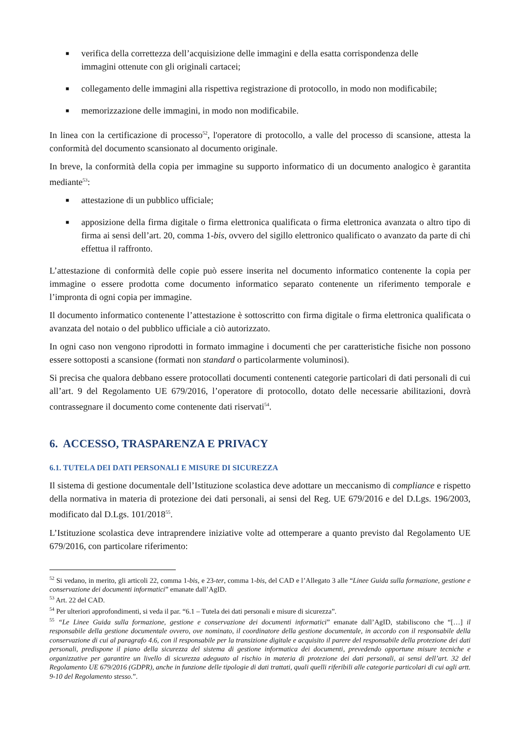■ verifica della correttezza dell’acquisizione delle immagini e della esatta corrispondenza delle
immagini ottenute con gli originali cartacei;
■ collegamento delle immagini alla rispettiva registrazione di protocollo, in modo non modificabile;
■ memorizzazione delle immagini, in modo non modificabile.
In linea con la certificazione di processo<sup>52</sup>, l'operatore di protocollo, a valle del processo di scansione, attesta la conformità del documento scansionato al documento originale.
In breve, la conformità della copia per immagine su supporto informatico di un documento analogico è garantita mediante<sup>53</sup>:
■ attestazione di un pubblico ufficiale;
■ apposizione della firma digitale o firma elettronica qualificata o firma elettronica avanzata o altro tipo di firma ai sensi dell’art. 20, comma 1-bis, ovvero del sigillo elettronico qualificato o avanzato da parte di chi effettua il raffronto.
L’attestazione di conformità delle copie può essere inserita nel documento informatico contenente la copia per immagine o essere prodotta come documento informatico separato contenente un riferimento temporale e l’impronta di ogni copia per immagine.
Il documento informatico contenente l’attestazione è sottoscritto con firma digitale o firma elettronica qualificata o avanzata del notaio o del pubblico ufficiale a ciò autorizzato.
In ogni caso non vengono riprodotti in formato immagine i documenti che per caratteristiche fisiche non possono essere sottoposti a scansione (formati non standard o particolarmente voluminosi).
Si precisa che qualora debbano essere protocollati documenti contenenti categorie particolari di dati personali di cui all’art. 9 del Regolamento UE 679/2016, l’operatore di protocollo, dotato delle necessarie abilitazioni, dovrà contrassegnare il documento come contenente dati riservati<sup>54</sup>.
6. ACCESSO, TRASPARENZA E PRIVACY
6.1. TUTELA DEI DATI PERSONALI E MISURE DI SICUREZZA
Il sistema di gestione documentale dell’Istituzione scolastica deve adottare un meccanismo di compliance e rispetto della normativa in materia di protezione dei dati personali, ai sensi del Reg. UE 679/2016 e del D.Lgs. 196/2003, modificato dal D.Lgs. 101/2018<sup>55</sup>.
L’Istituzione scolastica deve intraprendere iniziative volte ad ottemperare a quanto previsto dal Regolamento UE 679/2016, con particolare riferimento:
<sup>52</sup> Si vedano, in merito, gli articoli 22, comma 1-bis, e 23-ter, comma 1-bis, del CAD e l’Allegato 3 alle “Linee Guida sulla formazione, gestione e conservazione dei documenti informatici” emanate dall’AgID.
<sup>53</sup> Art. 22 del CAD.
<sup>54</sup> Per ulteriori approfondimenti, si veda il par. “6.1 – Tutela dei dati personali e misure di sicurezza”.
<sup>55</sup> “Le Linee Guida sulla formazione, gestione e conservazione dei documenti informatici” emanate dall’AgID, stabiliscono che “[…] il responsabile della gestione documentale ovvero, ove nominato, il coordinatore della gestione documentale, in accordo con il responsabile della conservazione di cui al paragrafo 4.6, con il responsabile per la transizione digitale e acquisito il parere del responsabile della protezione dei dati personali, predispone il piano della sicurezza del sistema di gestione informatica dei documenti, prevedendo opportune misure tecniche e organizzative per garantire un livello di sicurezza adeguato al rischio in materia di protezione dei dati personali, ai sensi dell’art. 32 del Regolamento UE 679/2016 (GDPR), anche in funzione delle tipologie di dati trattati, quali quelli riferibili alle categorie particolari di cui agli artt. 9-10 del Regolamento stesso.”.